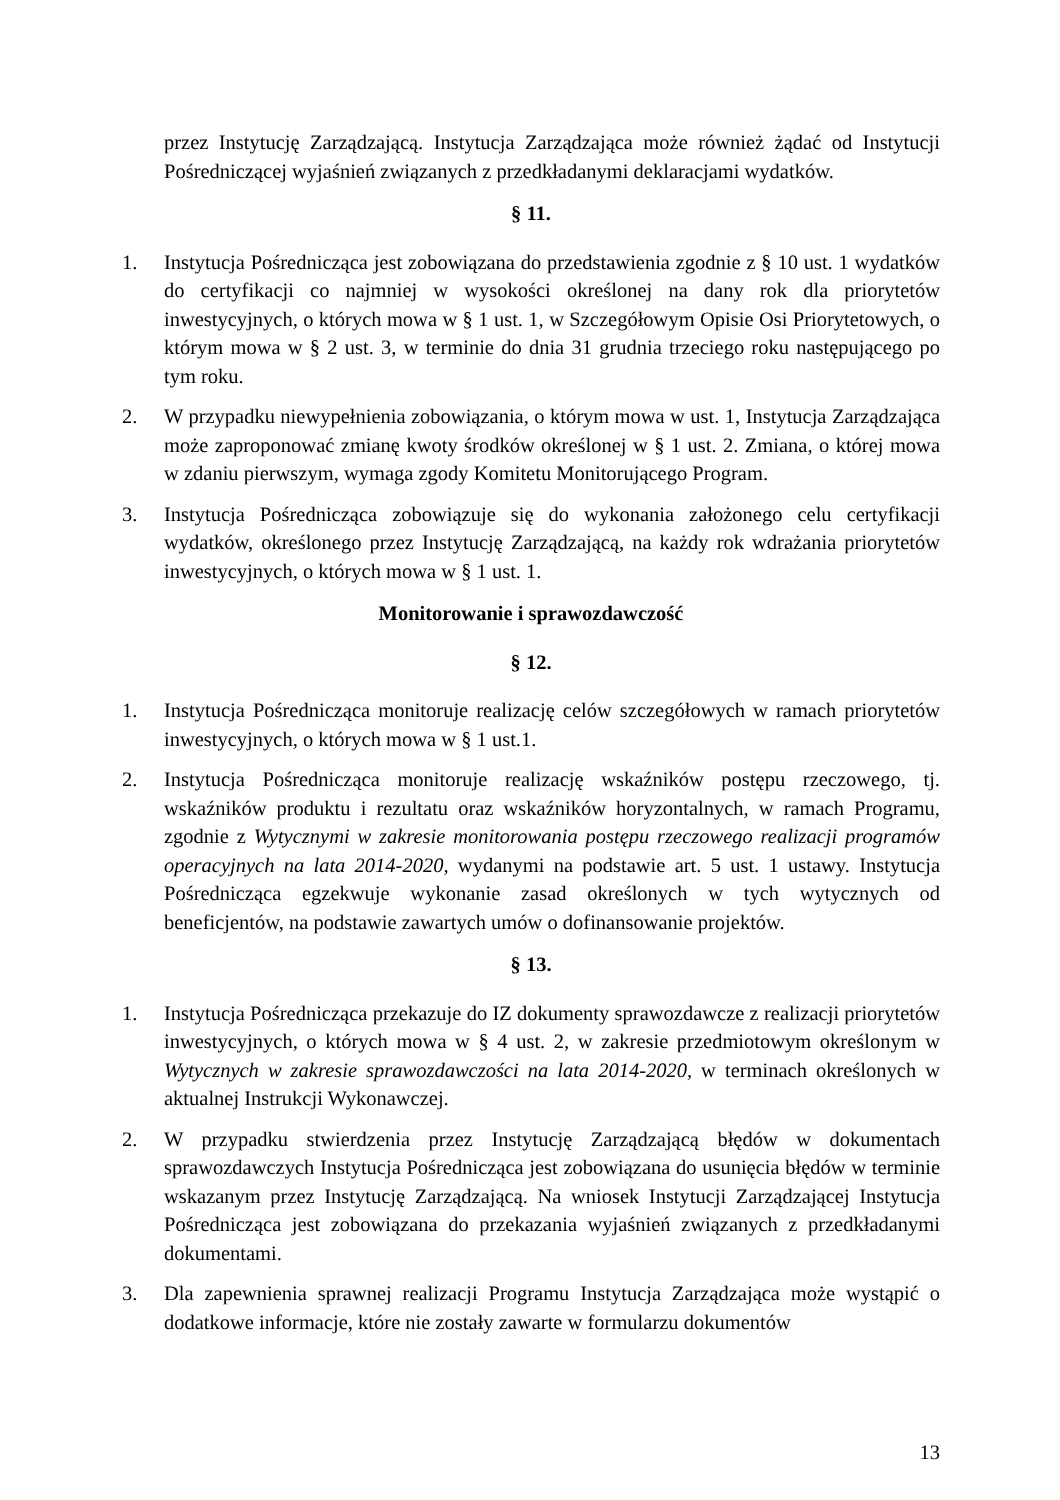przez Instytucję Zarządzającą. Instytucja Zarządzająca może również żądać od Instytucji Pośredniczącej wyjaśnień związanych z przedkładanymi deklaracjami wydatków.
§ 11.
1. Instytucja Pośrednicząca jest zobowiązana do przedstawienia zgodnie z § 10 ust. 1 wydatków do certyfikacji co najmniej w wysokości określonej na dany rok dla priorytetów inwestycyjnych, o których mowa w § 1 ust. 1, w Szczegółowym Opisie Osi Priorytetowych, o którym mowa w § 2 ust. 3, w terminie do dnia 31 grudnia trzeciego roku następującego po tym roku.
2. W przypadku niewypełnienia zobowiązania, o którym mowa w ust. 1, Instytucja Zarządzająca może zaproponować zmianę kwoty środków określonej w § 1 ust. 2. Zmiana, o której mowa w zdaniu pierwszym, wymaga zgody Komitetu Monitorującego Program.
3. Instytucja Pośrednicząca zobowiązuje się do wykonania założonego celu certyfikacji wydatków, określonego przez Instytucję Zarządzającą, na każdy rok wdrażania priorytetów inwestycyjnych, o których mowa w § 1 ust. 1.
Monitorowanie i sprawozdawczość
§ 12.
1. Instytucja Pośrednicząca monitoruje realizację celów szczegółowych w ramach priorytetów inwestycyjnych, o których mowa w § 1 ust.1.
2. Instytucja Pośrednicząca monitoruje realizację wskaźników postępu rzeczowego, tj. wskaźników produktu i rezultatu oraz wskaźników horyzontalnych, w ramach Programu, zgodnie z Wytycznymi w zakresie monitorowania postępu rzeczowego realizacji programów operacyjnych na lata 2014-2020, wydanymi na podstawie art. 5 ust. 1 ustawy. Instytucja Pośrednicząca egzekwuje wykonanie zasad określonych w tych wytycznych od beneficjentów, na podstawie zawartych umów o dofinansowanie projektów.
§ 13.
1. Instytucja Pośrednicząca przekazuje do IZ dokumenty sprawozdawcze z realizacji priorytetów inwestycyjnych, o których mowa w § 4 ust. 2, w zakresie przedmiotowym określonym w Wytycznych w zakresie sprawozdawczości na lata 2014-2020, w terminach określonych w aktualnej Instrukcji Wykonawczej.
2. W przypadku stwierdzenia przez Instytucję Zarządzającą błędów w dokumentach sprawozdawczych Instytucja Pośrednicząca jest zobowiązana do usunięcia błędów w terminie wskazanym przez Instytucję Zarządzającą. Na wniosek Instytucji Zarządzającej Instytucja Pośrednicząca jest zobowiązana do przekazania wyjaśnień związanych z przedkładanymi dokumentami.
3. Dla zapewnienia sprawnej realizacji Programu Instytucja Zarządzająca może wystąpić o dodatkowe informacje, które nie zostały zawarte w formularzu dokumentów
13